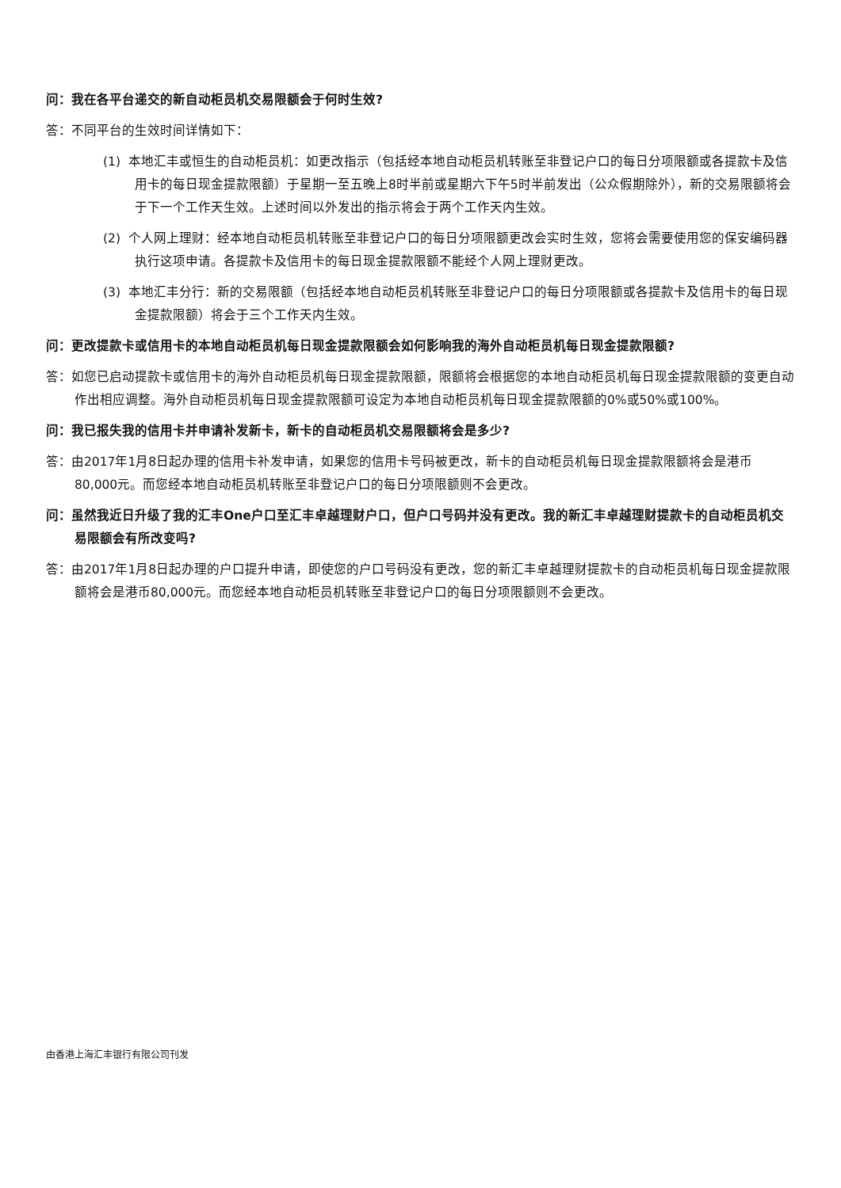问：我在各平台递交的新自动柜员机交易限额会于何时生效?
答：不同平台的生效时间详情如下：
(1) 本地汇丰或恒生的自动柜员机：如更改指示（包括经本地自动柜员机转账至非登记户口的每日分项限额或各提款卡及信用卡的每日现金提款限额）于星期一至五晚上8时半前或星期六下午5时半前发出（公众假期除外），新的交易限额将会于下一个工作天生效。上述时间以外发出的指示将会于两个工作天内生效。
(2) 个人网上理财：经本地自动柜员机转账至非登记户口的每日分项限额更改会实时生效，您将会需要使用您的保安编码器执行这项申请。各提款卡及信用卡的每日现金提款限额不能经个人网上理财更改。
(3) 本地汇丰分行：新的交易限额（包括经本地自动柜员机转账至非登记户口的每日分项限额或各提款卡及信用卡的每日现金提款限额）将会于三个工作天内生效。
问：更改提款卡或信用卡的本地自动柜员机每日现金提款限额会如何影响我的海外自动柜员机每日现金提款限额?
答：如您已启动提款卡或信用卡的海外自动柜员机每日现金提款限额，限额将会根据您的本地自动柜员机每日现金提款限额的变更自动作出相应调整。海外自动柜员机每日现金提款限额可设定为本地自动柜员机每日现金提款限额的0%或50%或100%。
问：我已报失我的信用卡并申请补发新卡，新卡的自动柜员机交易限额将会是多少?
答：由2017年1月8日起办理的信用卡补发申请，如果您的信用卡号码被更改，新卡的自动柜员机每日现金提款限额将会是港币80,000元。而您经本地自动柜员机转账至非登记户口的每日分项限额则不会更改。
问：虽然我近日升级了我的汇丰One户口至汇丰卓越理财户口，但户口号码并没有更改。我的新汇丰卓越理财提款卡的自动柜员机交易限额会有所改变吗?
答：由2017年1月8日起办理的户口提升申请，即使您的户口号码没有更改，您的新汇丰卓越理财提款卡的自动柜员机每日现金提款限额将会是港币80,000元。而您经本地自动柜员机转账至非登记户口的每日分项限额则不会更改。
由香港上海汇丰银行有限公司刊发